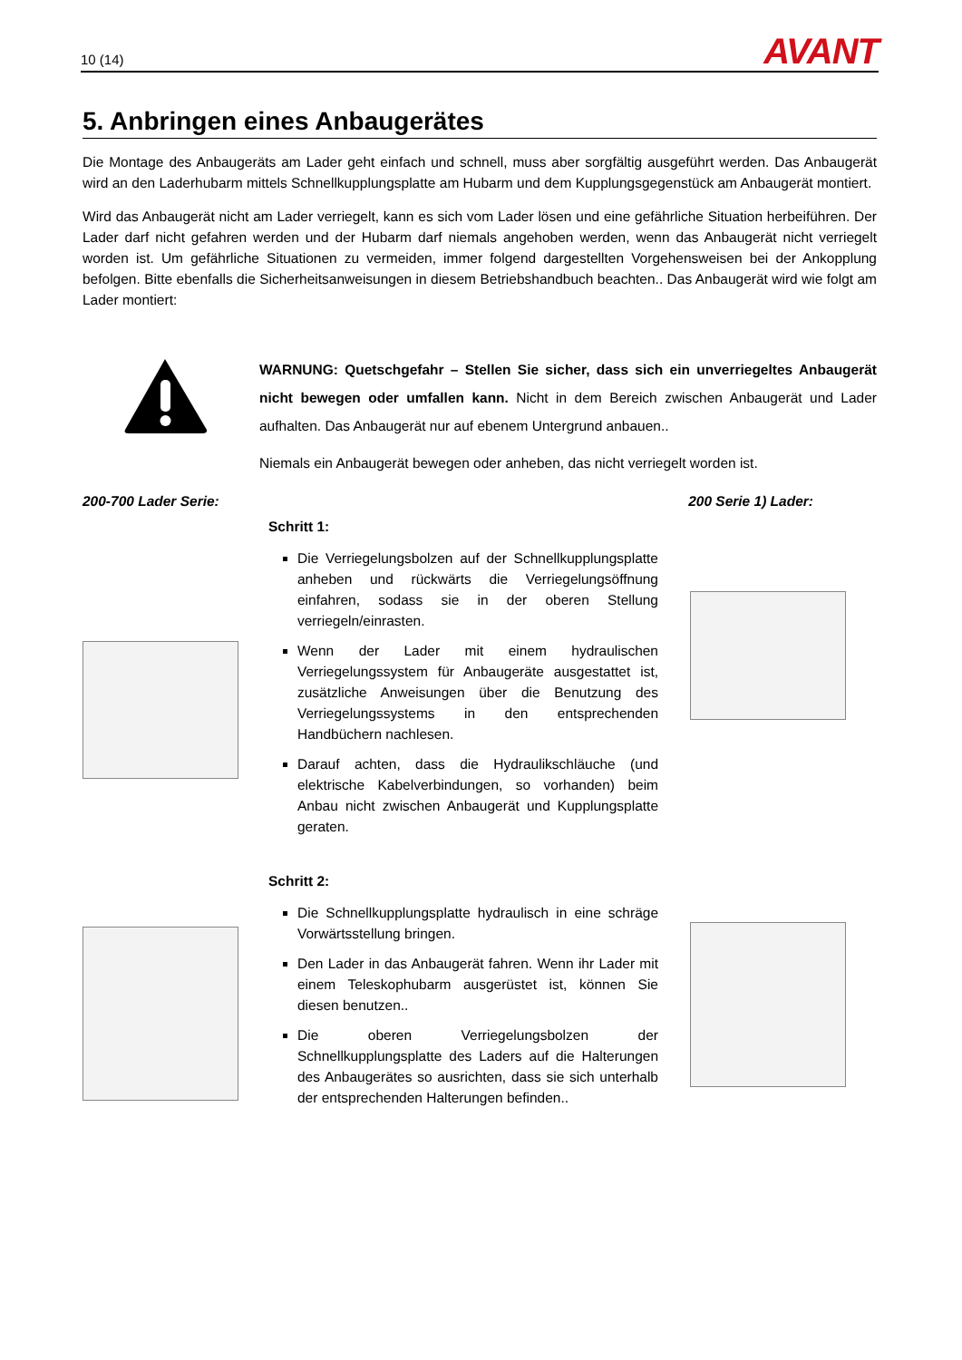10 (14)
AVANT
5. Anbringen eines Anbaugerätes
Die Montage des Anbaugeräts am Lader geht einfach und schnell, muss aber sorgfältig ausgeführt werden. Das Anbaugerät wird an den Laderhubarm mittels Schnellkupplungsplatte am Hubarm und dem Kupplungsgegenstück am Anbaugerät montiert.
Wird das Anbaugerät nicht am Lader verriegelt, kann es sich vom Lader lösen und eine gefährliche Situation herbeiführen. Der Lader darf nicht gefahren werden und der Hubarm darf niemals angehoben werden, wenn das Anbaugerät nicht verriegelt worden ist. Um gefährliche Situationen zu vermeiden, immer folgend dargestellten Vorgehensweisen bei der Ankopplung befolgen. Bitte ebenfalls die Sicherheitsanweisungen in diesem Betriebshandbuch beachten.. Das Anbaugerät wird wie folgt am Lader montiert:
WARNUNG: Quetschgefahr – Stellen Sie sicher, dass sich ein unverriegeltes Anbaugerät nicht bewegen oder umfallen kann. Nicht in dem Bereich zwischen Anbaugerät und Lader aufhalten. Das Anbaugerät nur auf ebenem Untergrund anbauen..
Niemals ein Anbaugerät bewegen oder anheben, das nicht verriegelt worden ist.
200-700 Lader Serie: 200 Serie 1) Lader:
Schritt 1:
Die Verriegelungsbolzen auf der Schnellkupplungsplatte anheben und rückwärts die Verriegelungsöffnung einfahren, sodass sie in der oberen Stellung verriegeln/einrasten.
Wenn der Lader mit einem hydraulischen Verriegelungssystem für Anbaugeräte ausgestattet ist, zusätzliche Anweisungen über die Benutzung des Verriegelungssystems in den entsprechenden Handbüchern nachlesen.
Darauf achten, dass die Hydraulikschläuche (und elektrische Kabelverbindungen, so vorhanden) beim Anbau nicht zwischen Anbaugerät und Kupplungsplatte geraten.
Schritt 2:
Die Schnellkupplungsplatte hydraulisch in eine schräge Vorwärtsstellung bringen.
Den Lader in das Anbaugerät fahren. Wenn ihr Lader mit einem Teleskophubarm ausgerüstet ist, können Sie diesen benutzen..
Die oberen Verriegelungsbolzen der Schnellkupplungsplatte des Laders auf die Halterungen des Anbaugerätes so ausrichten, dass sie sich unterhalb der entsprechenden Halterungen befinden..